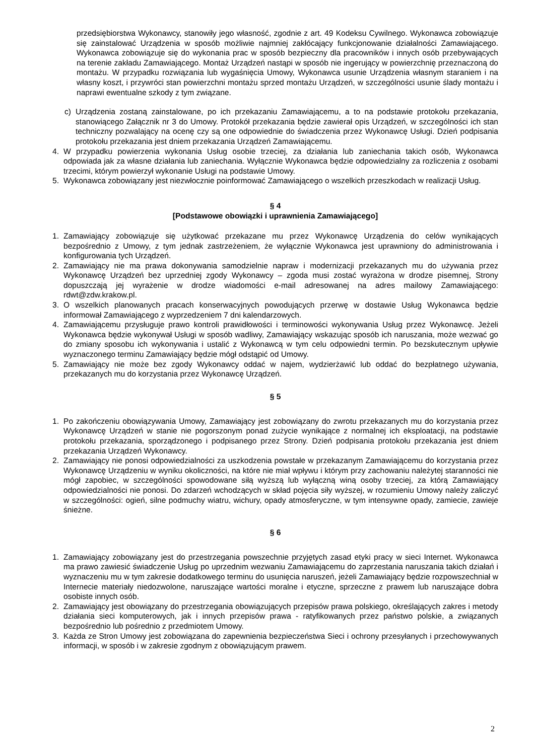przedsiębiorstwa Wykonawcy, stanowiły jego własność, zgodnie z art. 49 Kodeksu Cywilnego. Wykonawca zobowiązuje się zainstalować Urządzenia w sposób możliwie najmniej zakłócający funkcjonowanie działalności Zamawiającego. Wykonawca zobowiązuje się do wykonania prac w sposób bezpieczny dla pracowników i innych osób przebywających na terenie zakładu Zamawiającego. Montaż Urządzeń nastąpi w sposób nie ingerujący w powierzchnię przeznaczoną do montażu. W przypadku rozwiązania lub wygaśnięcia Umowy, Wykonawca usunie Urządzenia własnym staraniem i na własny koszt, i przywróci stan powierzchni montażu sprzed montażu Urządzeń, w szczególności usunie ślady montażu i naprawi ewentualne szkody z tym związane.
c) Urządzenia zostaną zainstalowane, po ich przekazaniu Zamawiającemu, a to na podstawie protokołu przekazania, stanowiącego Załącznik nr 3 do Umowy. Protokół przekazania będzie zawierał opis Urządzeń, w szczególności ich stan techniczny pozwalający na ocenę czy są one odpowiednie do świadczenia przez Wykonawcę Usługi. Dzień podpisania protokołu przekazania jest dniem przekazania Urządzeń Zamawiającemu.
4. W przypadku powierzenia wykonania Usług osobie trzeciej, za działania lub zaniechania takich osób, Wykonawca odpowiada jak za własne działania lub zaniechania. Wyłącznie Wykonawca będzie odpowiedzialny za rozliczenia z osobami trzecimi, którym powierzył wykonanie Usługi na podstawie Umowy.
5. Wykonawca zobowiązany jest niezwłocznie poinformować Zamawiającego o wszelkich przeszkodach w realizacji Usług.
§ 4
[Podstawowe obowiązki i uprawnienia Zamawiającego]
1. Zamawiający zobowiązuje się użytkować przekazane mu przez Wykonawcę Urządzenia do celów wynikających bezpośrednio z Umowy, z tym jednak zastrzeżeniem, że wyłącznie Wykonawca jest uprawniony do administrowania i konfigurowania tych Urządzeń.
2. Zamawiający nie ma prawa dokonywania samodzielnie napraw i modernizacji przekazanych mu do używania przez Wykonawcę Urządzeń bez uprzedniej zgody Wykonawcy – zgoda musi zostać wyrażona w drodze pisemnej, Strony dopuszczają jej wyrażenie w drodze wiadomości e-mail adresowanej na adres mailowy Zamawiającego: rdwt@zdw.krakow.pl.
3. O wszelkich planowanych pracach konserwacyjnych powodujących przerwę w dostawie Usług Wykonawca będzie informował Zamawiającego z wyprzedzeniem 7 dni kalendarzowych.
4. Zamawiającemu przysługuje prawo kontroli prawidłowości i terminowości wykonywania Usług przez Wykonawcę. Jeżeli Wykonawca będzie wykonywał Usługi w sposób wadliwy, Zamawiający wskazując sposób ich naruszania, może wezwać go do zmiany sposobu ich wykonywania i ustalić z Wykonawcą w tym celu odpowiedni termin. Po bezskutecznym upływie wyznaczonego terminu Zamawiający będzie mógł odstąpić od Umowy.
5. Zamawiający nie może bez zgody Wykonawcy oddać w najem, wydzierżawić lub oddać do bezpłatnego używania, przekazanych mu do korzystania przez Wykonawcę Urządzeń.
§ 5
1. Po zakończeniu obowiązywania Umowy, Zamawiający jest zobowiązany do zwrotu przekazanych mu do korzystania przez Wykonawcę Urządzeń w stanie nie pogorszonym ponad zużycie wynikające z normalnej ich eksploatacji, na podstawie protokołu przekazania, sporządzonego i podpisanego przez Strony. Dzień podpisania protokołu przekazania jest dniem przekazania Urządzeń Wykonawcy.
2. Zamawiający nie ponosi odpowiedzialności za uszkodzenia powstałe w przekazanym Zamawiającemu do korzystania przez Wykonawcę Urządzeniu w wyniku okoliczności, na które nie miał wpływu i którym przy zachowaniu należytej staranności nie mógł zapobiec, w szczególności spowodowane siłą wyższą lub wyłączną winą osoby trzeciej, za którą Zamawiający odpowiedzialności nie ponosi. Do zdarzeń wchodzących w skład pojęcia siły wyższej, w rozumieniu Umowy należy zaliczyć w szczególności: ogień, silne podmuchy wiatru, wichury, opady atmosferyczne, w tym intensywne opady, zamiecie, zawieje śnieżne.
§ 6
1. Zamawiający zobowiązany jest do przestrzegania powszechnie przyjętych zasad etyki pracy w sieci Internet. Wykonawca ma prawo zawiesić świadczenie Usług po uprzednim wezwaniu Zamawiającemu do zaprzestania naruszania takich działań i wyznaczeniu mu w tym zakresie dodatkowego terminu do usunięcia naruszeń, jeżeli Zamawiający będzie rozpowszechniał w Internecie materiały niedozwolone, naruszające wartości moralne i etyczne, sprzeczne z prawem lub naruszające dobra osobiste innych osób.
2. Zamawiający jest obowiązany do przestrzegania obowiązujących przepisów prawa polskiego, określających zakres i metody działania sieci komputerowych, jak i innych przepisów prawa - ratyfikowanych przez państwo polskie, a związanych bezpośrednio lub pośrednio z przedmiotem Umowy.
3. Każda ze Stron Umowy jest zobowiązana do zapewnienia bezpieczeństwa Sieci i ochrony przesyłanych i przechowywanych informacji, w sposób i w zakresie zgodnym z obowiązującym prawem.
2